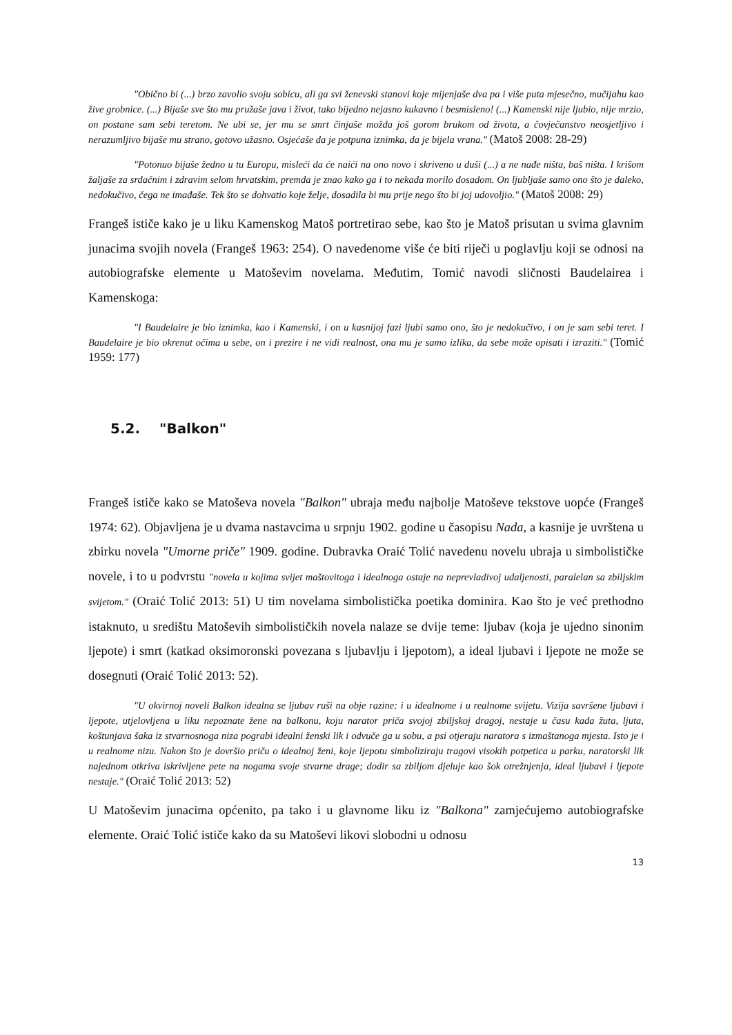"Obično bi (...) brzo zavolio svoju sobicu, ali ga svi ženevski stanovi koje mijenjaše dva pa i više puta mjesečno, mučijahu kao žive grobnice. (...) Bijaše sve što mu pružaše java i život, tako bijedno nejasno kukavno i besmisleno! (...) Kamenski nije ljubio, nije mrzio, on postane sam sebi teretom. Ne ubi se, jer mu se smrt činjaše možda još gorom brukom od života, a čovječanstvo neosjetljivo i nerazumljivo bijaše mu strano, gotovo užasno. Osjećaše da je potpuna iznimka, da je bijela vrana." (Matoš 2008: 28-29)
"Potonuo bijaše žedno u tu Europu, misleći da će naići na ono novo i skriveno u duši (...) a ne nađe ništa, baš ništa. I krišom žaljaše za srdačnim i zdravim selom hrvatskim, premda je znao kako ga i to nekada morilo dosadom. On ljubljaše samo ono što je daleko, nedokučivo, čega ne imađaše. Tek što se dohvatio koje želje, dosadila bi mu prije nego što bi joj udovoljio." (Matoš 2008: 29)
Frangeš ističe kako je u liku Kamenskog Matoš portretirao sebe, kao što je Matoš prisutan u svima glavnim junacima svojih novela (Frangeš 1963: 254). O navedenome više će biti riječi u poglavlju koji se odnosi na autobiografske elemente u Matoševim novelama. Međutim, Tomić navodi sličnosti Baudelairea i Kamenskoga:
"I Baudelaire je bio iznimka, kao i Kamenski, i on u kasnijoj fazi ljubi samo ono, što je nedokučivo, i on je sam sebi teret. I Baudelaire je bio okrenut očima u sebe, on i prezire i ne vidi realnost, ona mu je samo izlika, da sebe može opisati i izraziti." (Tomić 1959: 177)
5.2. "Balkon"
Frangeš ističe kako se Matoševa novela "Balkon" ubraja među najbolje Matoševe tekstove uopće (Frangeš 1974: 62). Objavljena je u dvama nastavcima u srpnju 1902. godine u časopisu Nada, a kasnije je uvrštena u zbirku novela "Umorne priče" 1909. godine. Dubravka Oraić Tolić navedenu novelu ubraja u simbolističke novele, i to u podvrstu "novela u kojima svijet maštovitoga i idealnoga ostaje na neprevladivoj udaljenosti, paralelan sa zbiljskim svijetom." (Oraić Tolić 2013: 51) U tim novelama simbolistička poetika dominira. Kao što je već prethodno istaknuto, u središtu Matoševih simbolističkih novela nalaze se dvije teme: ljubav (koja je ujedno sinonim ljepote) i smrt (katkad oksimoronski povezana s ljubavlju i ljepotom), a ideal ljubavi i ljepote ne može se dosegnuti (Oraić Tolić 2013: 52).
"U okvirnoj noveli Balkon idealna se ljubav ruši na obje razine: i u idealnome i u realnome svijetu. Vizija savršene ljubavi i ljepote, utjelovljena u liku nepoznate žene na balkonu, koju narator priča svojoj zbiljskoj dragoj, nestaje u času kada žuta, ljuta, koštunjava šaka iz stvarnosnoga niza pograbi idealni ženski lik i odvuče ga u sobu, a psi otjeraju naratora s izmaštanoga mjesta. Isto je i u realnome nizu. Nakon što je dovršio priču o idealnoj ženi, koje ljepotu simboliziraju tragovi visokih potpetica u parku, naratorski lik najednom otkriva iskrivljene pete na nogama svoje stvarne drage; dodir sa zbiljom djeluje kao šok otrežnjenja, ideal ljubavi i ljepote nestaje." (Oraić Tolić 2013: 52)
U Matoševim junacima općenito, pa tako i u glavnome liku iz "Balkona" zamjećujemo autobiografske elemente. Oraić Tolić ističe kako da su Matoševi likovi slobodni u odnosu
13